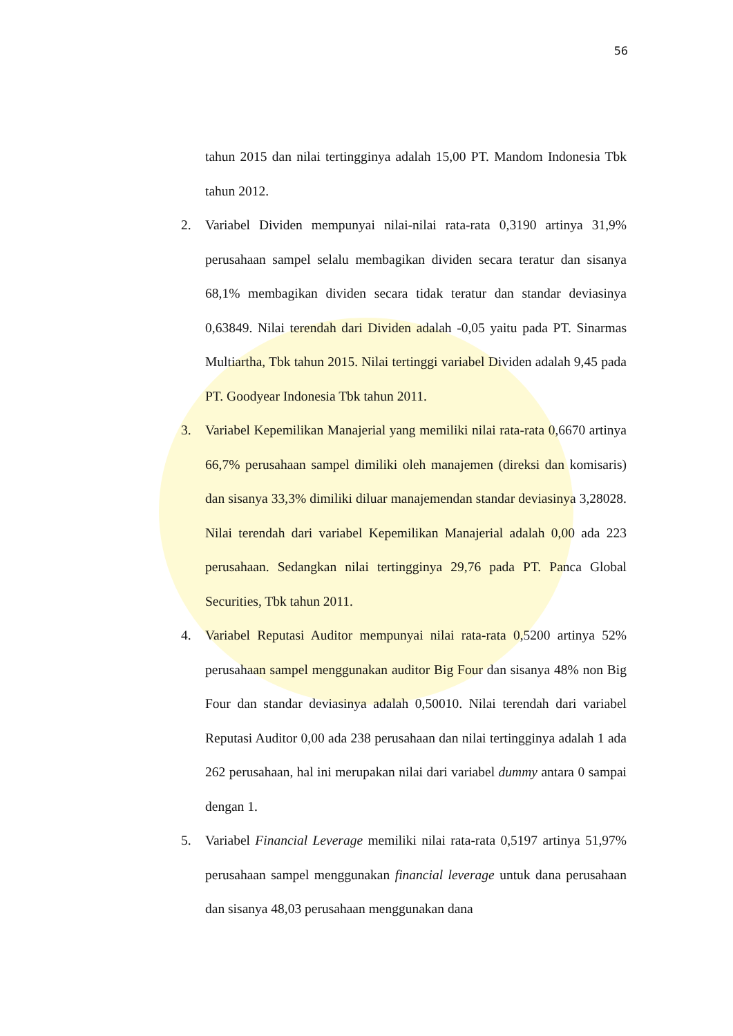56
tahun 2015 dan nilai tertingginya adalah 15,00 PT. Mandom Indonesia Tbk tahun 2012.
2. Variabel Dividen mempunyai nilai-nilai rata-rata 0,3190 artinya 31,9% perusahaan sampel selalu membagikan dividen secara teratur dan sisanya 68,1% membagikan dividen secara tidak teratur dan standar deviasinya 0,63849. Nilai terendah dari Dividen adalah -0,05 yaitu pada PT. Sinarmas Multiartha, Tbk tahun 2015. Nilai tertinggi variabel Dividen adalah 9,45 pada PT. Goodyear Indonesia Tbk tahun 2011.
3. Variabel Kepemilikan Manajerial yang memiliki nilai rata-rata 0,6670 artinya 66,7% perusahaan sampel dimiliki oleh manajemen (direksi dan komisaris) dan sisanya 33,3% dimiliki diluar manajemendan standar deviasinya 3,28028. Nilai terendah dari variabel Kepemilikan Manajerial adalah 0,00 ada 223 perusahaan. Sedangkan nilai tertingginya 29,76 pada PT. Panca Global Securities, Tbk tahun 2011.
4. Variabel Reputasi Auditor mempunyai nilai rata-rata 0,5200 artinya 52% perusahaan sampel menggunakan auditor Big Four dan sisanya 48% non Big Four dan standar deviasinya adalah 0,50010. Nilai terendah dari variabel Reputasi Auditor 0,00 ada 238 perusahaan dan nilai tertingginya adalah 1 ada 262 perusahaan, hal ini merupakan nilai dari variabel dummy antara 0 sampai dengan 1.
5. Variabel Financial Leverage memiliki nilai rata-rata 0,5197 artinya 51,97% perusahaan sampel menggunakan financial leverage untuk dana perusahaan dan sisanya 48,03 perusahaan menggunakan dana